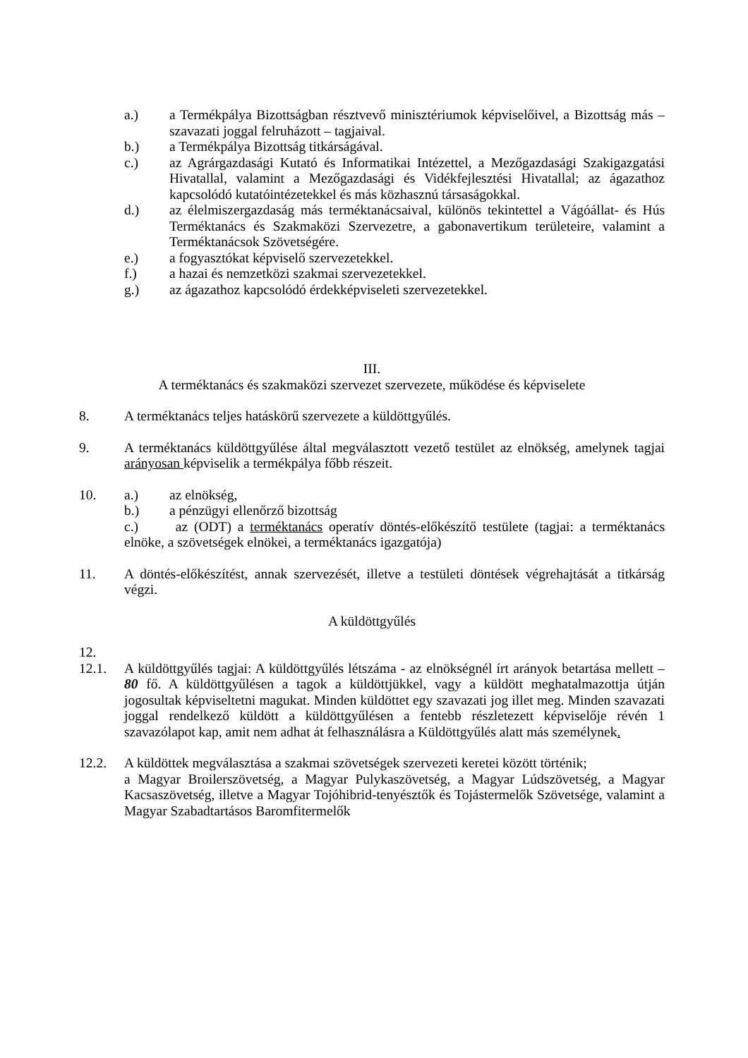a.) a Termékpálya Bizottságban résztvevő minisztériumok képviselőivel, a Bizottság más – szavazati joggal felruházott – tagjaival.
b.) a Termékpálya Bizottság titkárságával.
c.) az Agrárgazdasági Kutató és Informatikai Intézettel, a Mezőgazdasági Szakigazgatási Hivatallal, valamint a Mezőgazdasági és Vidékfejlesztési Hivatallal; az ágazathoz kapcsolódó kutatóintézetekkel és más közhasznú társaságokkal.
d.) az élelmiszergazdaság más terméktanácsaival, különös tekintettel a Vágóállat- és Hús Terméktanács és Szakmaközi Szervezetre, a gabonavertikum területeire, valamint a Terméktanácsok Szövetségére.
e.) a fogyasztókat képviselő szervezetekkel.
f.) a hazai és nemzetközi szakmai szervezetekkel.
g.) az ágazathoz kapcsolódó érdekképviseleti szervezetekkel.
III.
A terméktanács és szakmaközi szervezet szervezete, működése és képviselete
8. A terméktanács teljes hatáskörű szervezete a küldöttgyűlés.
9. A terméktanács küldöttgyűlése által megválasztott vezető testület az elnökség, amelynek tagjai arányosan képviselik a termékpálya főbb részeit.
10. a.) az elnökség,
b.) a pénzügyi ellenőrző bizottság
c.) az (ODT) a terméktanács operatív döntés-előkészítő testülete (tagjai: a terméktanács elnöke, a szövetségek elnökei, a terméktanács igazgatója)
11. A döntés-előkészítést, annak szervezését, illetve a testületi döntések végrehajtását a titkárság végzi.
A küldöttgyűlés
12.
12.1. A küldöttgyűlés tagjai: A küldöttgyűlés létszáma - az elnökségnél írt arányok betartása mellett – 80 fő. A küldöttgyűlésen a tagok a küldöttjükkel, vagy a küldött meghatalmazottja útján jogosultak képviseltetni magukat. Minden küldöttet egy szavazati jog illet meg. Minden szavazati joggal rendelkező küldött a küldöttgyűlésen a fentebb részletezett képviselője révén 1 szavazólapot kap, amit nem adhat át felhasználásra a Küldöttgyűlés alatt más személynek.
12.2. A küldöttek megválasztása a szakmai szövetségek szervezeti keretei között történik;
a Magyar Broilerszövetség, a Magyar Pulykaszövetség, a Magyar Lúdszövetség, a Magyar Kacsaszövetség, illetve a Magyar Tojóhibrid-tenyésztők és Tojástermelők Szövetsége, valamint a Magyar Szabadtartásos Baromfitermelők